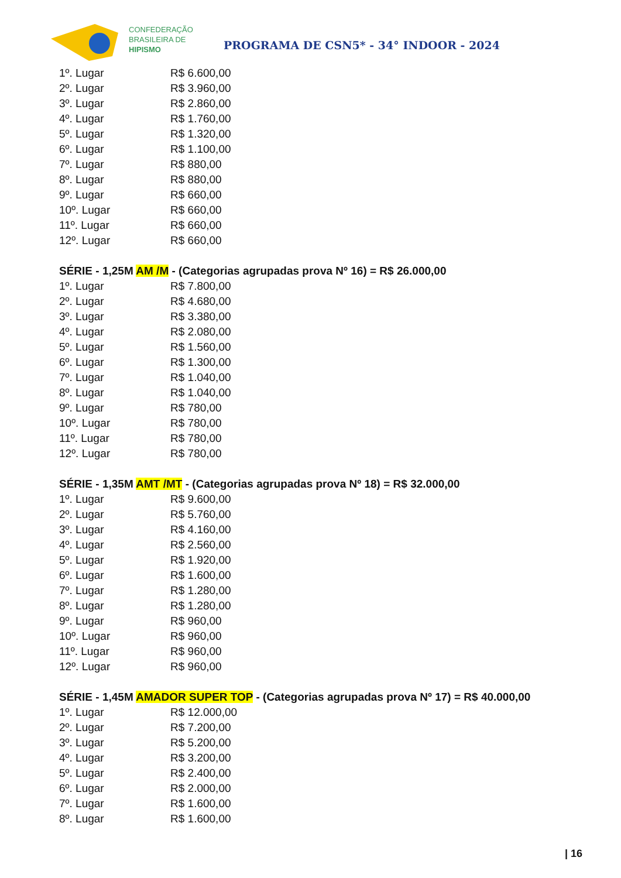CONFEDERAÇÃO
BRASILEIRA DE
HIPISMO
PROGRAMA DE CSN5* - 34° INDOOR - 2024
| 1º. Lugar | R$ 6.600,00 |
| 2º. Lugar | R$ 3.960,00 |
| 3º. Lugar | R$ 2.860,00 |
| 4º. Lugar | R$ 1.760,00 |
| 5º. Lugar | R$ 1.320,00 |
| 6º. Lugar | R$ 1.100,00 |
| 7º. Lugar | R$ 880,00 |
| 8º. Lugar | R$ 880,00 |
| 9º. Lugar | R$ 660,00 |
| 10º. Lugar | R$ 660,00 |
| 11º. Lugar | R$ 660,00 |
| 12º. Lugar | R$ 660,00 |
SÉRIE - 1,25M AM /M - (Categorias agrupadas prova Nº 16) = R$ 26.000,00
| 1º. Lugar | R$ 7.800,00 |
| 2º. Lugar | R$ 4.680,00 |
| 3º. Lugar | R$ 3.380,00 |
| 4º. Lugar | R$ 2.080,00 |
| 5º. Lugar | R$ 1.560,00 |
| 6º. Lugar | R$ 1.300,00 |
| 7º. Lugar | R$ 1.040,00 |
| 8º. Lugar | R$ 1.040,00 |
| 9º. Lugar | R$ 780,00 |
| 10º. Lugar | R$ 780,00 |
| 11º. Lugar | R$ 780,00 |
| 12º. Lugar | R$ 780,00 |
SÉRIE - 1,35M AMT /MT - (Categorias agrupadas prova Nº 18) = R$ 32.000,00
| 1º. Lugar | R$ 9.600,00 |
| 2º. Lugar | R$ 5.760,00 |
| 3º. Lugar | R$ 4.160,00 |
| 4º. Lugar | R$ 2.560,00 |
| 5º. Lugar | R$ 1.920,00 |
| 6º. Lugar | R$ 1.600,00 |
| 7º. Lugar | R$ 1.280,00 |
| 8º. Lugar | R$ 1.280,00 |
| 9º. Lugar | R$ 960,00 |
| 10º. Lugar | R$ 960,00 |
| 11º. Lugar | R$ 960,00 |
| 12º. Lugar | R$ 960,00 |
SÉRIE - 1,45M AMADOR SUPER TOP - (Categorias agrupadas prova Nº 17) = R$ 40.000,00
| 1º. Lugar | R$ 12.000,00 |
| 2º. Lugar | R$ 7.200,00 |
| 3º. Lugar | R$ 5.200,00 |
| 4º. Lugar | R$ 3.200,00 |
| 5º. Lugar | R$ 2.400,00 |
| 6º. Lugar | R$ 2.000,00 |
| 7º. Lugar | R$ 1.600,00 |
| 8º. Lugar | R$ 1.600,00 |
| 16